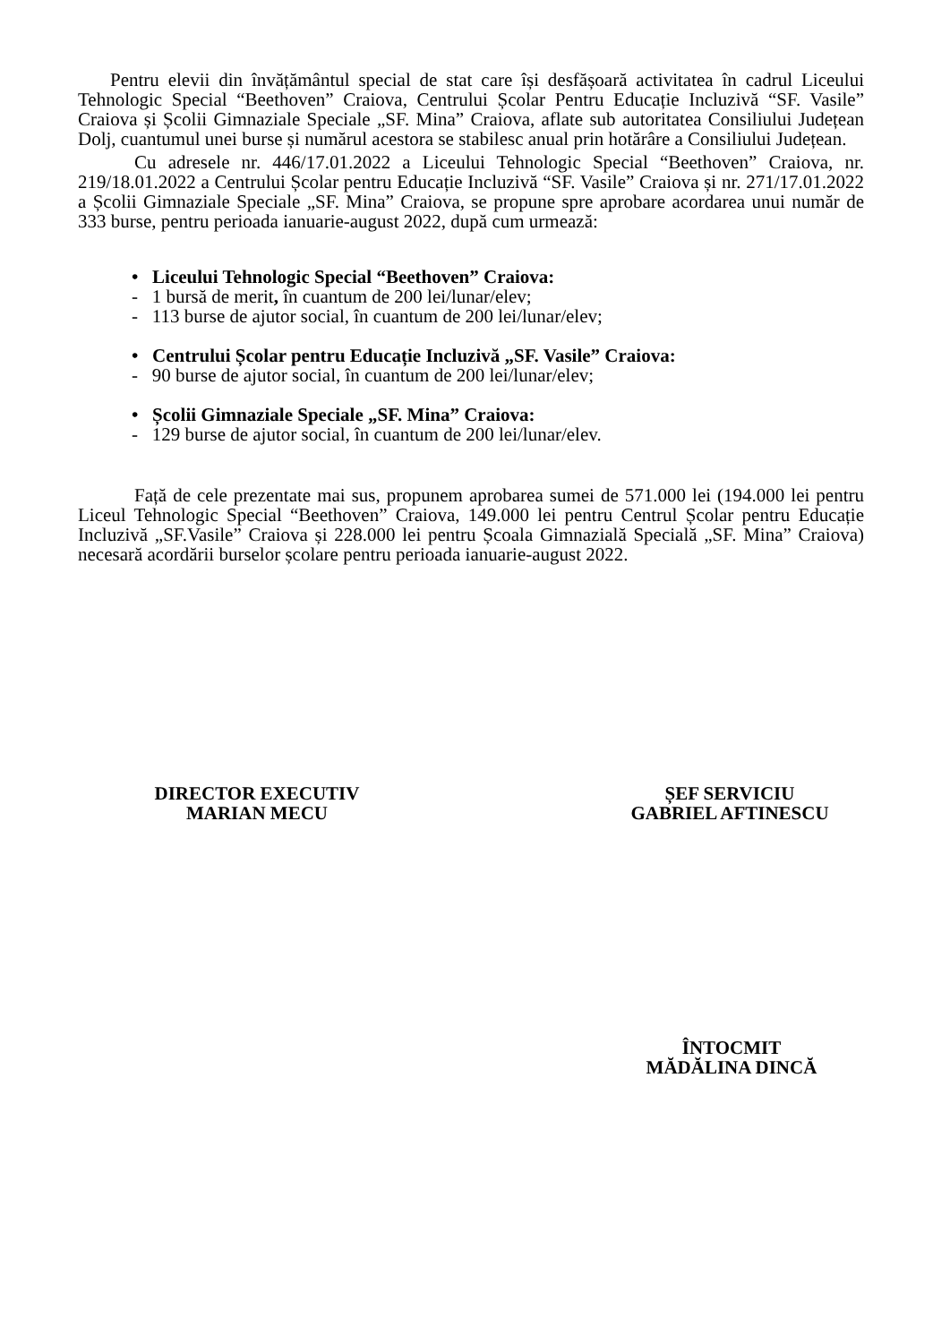Pentru elevii din învățământul special de stat care își desfășoară activitatea în cadrul Liceului Tehnologic Special “Beethoven” Craiova, Centrului Școlar Pentru Educație Incluzivă “SF. Vasile” Craiova și Școlii Gimnaziale Speciale „SF. Mina” Craiova, aflate sub autoritatea Consiliului Județean Dolj, cuantumul unei burse și numărul acestora se stabilesc anual prin hotărâre a Consiliului Județean.
Cu adresele nr. 446/17.01.2022 a Liceului Tehnologic Special “Beethoven” Craiova, nr. 219/18.01.2022 a Centrului Școlar pentru Educație Incluzivă “SF. Vasile” Craiova și nr. 271/17.01.2022 a Școlii Gimnaziale Speciale „SF. Mina” Craiova, se propune spre aprobare acordarea unui număr de 333 burse, pentru perioada ianuarie-august 2022, după cum urmează:
• Liceului Tehnologic Special “Beethoven” Craiova:
- 1 bursă de merit, în cuantum de 200 lei/lunar/elev;
- 113 burse de ajutor social, în cuantum de 200 lei/lunar/elev;
• Centrului Școlar pentru Educație Incluzivă „SF. Vasile” Craiova:
- 90 burse de ajutor social, în cuantum de 200 lei/lunar/elev;
• Școlii Gimnaziale Speciale „SF. Mina” Craiova:
- 129 burse de ajutor social, în cuantum de 200 lei/lunar/elev.
Față de cele prezentate mai sus, propunem aprobarea sumei de 571.000 lei (194.000 lei pentru Liceul Tehnologic Special “Beethoven” Craiova, 149.000 lei pentru Centrul Școlar pentru Educație Incluzivă „SF.Vasile” Craiova și 228.000 lei pentru Școala Gimnazială Specială „SF. Mina” Craiova) necesară acordării burselor școlare pentru perioada ianuarie-august 2022.
DIRECTOR EXECUTIV
MARIAN MECU
ȘEF SERVICIU
GABRIEL AFTINESCU
ÎNTOCMIT
MĂDĂLINA DINCĂ